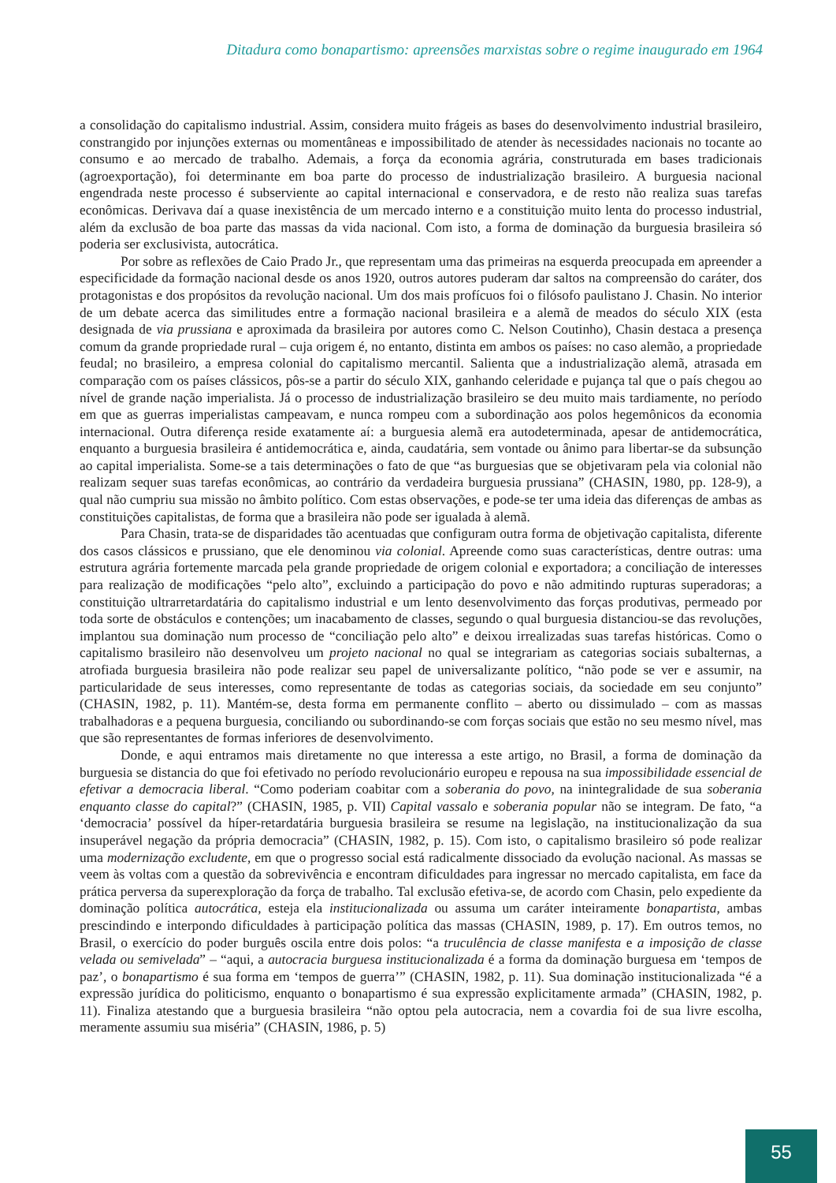Ditadura como bonapartismo: apreensões marxistas sobre o regime inaugurado em 1964
a consolidação do capitalismo industrial. Assim, considera muito frágeis as bases do desenvolvimento industrial brasileiro, constrangido por injunções externas ou momentâneas e impossibilitado de atender às necessidades nacionais no tocante ao consumo e ao mercado de trabalho. Ademais, a força da economia agrária, construturada em bases tradicionais (agroexportação), foi determinante em boa parte do processo de industrialização brasileiro. A burguesia nacional engendrada neste processo é subserviente ao capital internacional e conservadora, e de resto não realiza suas tarefas econômicas. Derivava daí a quase inexistência de um mercado interno e a constituição muito lenta do processo industrial, além da exclusão de boa parte das massas da vida nacional. Com isto, a forma de dominação da burguesia brasileira só poderia ser exclusivista, autocrática.
Por sobre as reflexões de Caio Prado Jr., que representam uma das primeiras na esquerda preocupada em apreender a especificidade da formação nacional desde os anos 1920, outros autores puderam dar saltos na compreensão do caráter, dos protagonistas e dos propósitos da revolução nacional. Um dos mais profícuos foi o filósofo paulistano J. Chasin. No interior de um debate acerca das similitudes entre a formação nacional brasileira e a alemã de meados do século XIX (esta designada de via prussiana e aproximada da brasileira por autores como C. Nelson Coutinho), Chasin destaca a presença comum da grande propriedade rural – cuja origem é, no entanto, distinta em ambos os países: no caso alemão, a propriedade feudal; no brasileiro, a empresa colonial do capitalismo mercantil. Salienta que a industrialização alemã, atrasada em comparação com os países clássicos, pôs-se a partir do século XIX, ganhando celeridade e pujança tal que o país chegou ao nível de grande nação imperialista. Já o processo de industrialização brasileiro se deu muito mais tardiamente, no período em que as guerras imperialistas campeavam, e nunca rompeu com a subordinação aos polos hegemônicos da economia internacional. Outra diferença reside exatamente aí: a burguesia alemã era autodeterminada, apesar de antidemocrática, enquanto a burguesia brasileira é antidemocrática e, ainda, caudatária, sem vontade ou ânimo para libertar-se da subsunção ao capital imperialista. Some-se a tais determinações o fato de que “as burguesias que se objetivaram pela via colonial não realizam sequer suas tarefas econômicas, ao contrário da verdadeira burguesia prussiana” (CHASIN, 1980, pp. 128-9), a qual não cumpriu sua missão no âmbito político. Com estas observações, e pode-se ter uma ideia das diferenças de ambas as constituições capitalistas, de forma que a brasileira não pode ser igualada à alemã.
Para Chasin, trata-se de disparidades tão acentuadas que configuram outra forma de objetivação capitalista, diferente dos casos clássicos e prussiano, que ele denominou via colonial. Apreende como suas características, dentre outras: uma estrutura agrária fortemente marcada pela grande propriedade de origem colonial e exportadora; a conciliação de interesses para realização de modificações “pelo alto”, excluindo a participação do povo e não admitindo rupturas superadoras; a constituição ultrarretardatária do capitalismo industrial e um lento desenvolvimento das forças produtivas, permeado por toda sorte de obstáculos e contenções; um inacabamento de classes, segundo o qual burguesia distanciou-se das revoluções, implantou sua dominação num processo de “conciliação pelo alto” e deixou irrealizadas suas tarefas históricas. Como o capitalismo brasileiro não desenvolveu um projeto nacional no qual se integrariam as categorias sociais subalternas, a atrofiada burguesia brasileira não pode realizar seu papel de universalizante político, “não pode se ver e assumir, na particularidade de seus interesses, como representante de todas as categorias sociais, da sociedade em seu conjunto” (CHASIN, 1982, p. 11). Mantém-se, desta forma em permanente conflito – aberto ou dissimulado – com as massas trabalhadoras e a pequena burguesia, conciliando ou subordinando-se com forças sociais que estão no seu mesmo nível, mas que são representantes de formas inferiores de desenvolvimento.
Donde, e aqui entramos mais diretamente no que interessa a este artigo, no Brasil, a forma de dominação da burguesia se distancia do que foi efetivado no período revolucionário europeu e repousa na sua impossibilidade essencial de efetivar a democracia liberal. “Como poderiam coabitar com a soberania do povo, na inintegralidade de sua soberania enquanto classe do capital?” (CHASIN, 1985, p. VII) Capital vassalo e soberania popular não se integram. De fato, “a ‘democracia’ possível da híper-retardatária burguesia brasileira se resume na legislação, na institucionalização da sua insuperável negação da própria democracia” (CHASIN, 1982, p. 15). Com isto, o capitalismo brasileiro só pode realizar uma modernização excludente, em que o progresso social está radicalmente dissociado da evolução nacional. As massas se veem às voltas com a questão da sobrevivência e encontram dificuldades para ingressar no mercado capitalista, em face da prática perversa da superexploração da força de trabalho. Tal exclusão efetiva-se, de acordo com Chasin, pelo expediente da dominação política autocrática, esteja ela institucionalizada ou assuma um caráter inteiramente bonapartista, ambas prescindindo e interpondo dificuldades à participação política das massas (CHASIN, 1989, p. 17). Em outros temos, no Brasil, o exercício do poder burguês oscila entre dois polos: “a truculência de classe manifesta e a imposição de classe velada ou semivelada” – “aqui, a autocracia burguesa institucionalizada é a forma da dominação burguesa em ‘tempos de paz’, o bonapartismo é sua forma em ‘tempos de guerra’” (CHASIN, 1982, p. 11). Sua dominação institucionalizada “é a expressão jurídica do politicismo, enquanto o bonapartismo é sua expressão explicitamente armada” (CHASIN, 1982, p. 11). Finaliza atestando que a burguesia brasileira “não optou pela autocracia, nem a covardia foi de sua livre escolha, meramente assumiu sua miséria” (CHASIN, 1986, p. 5)
55